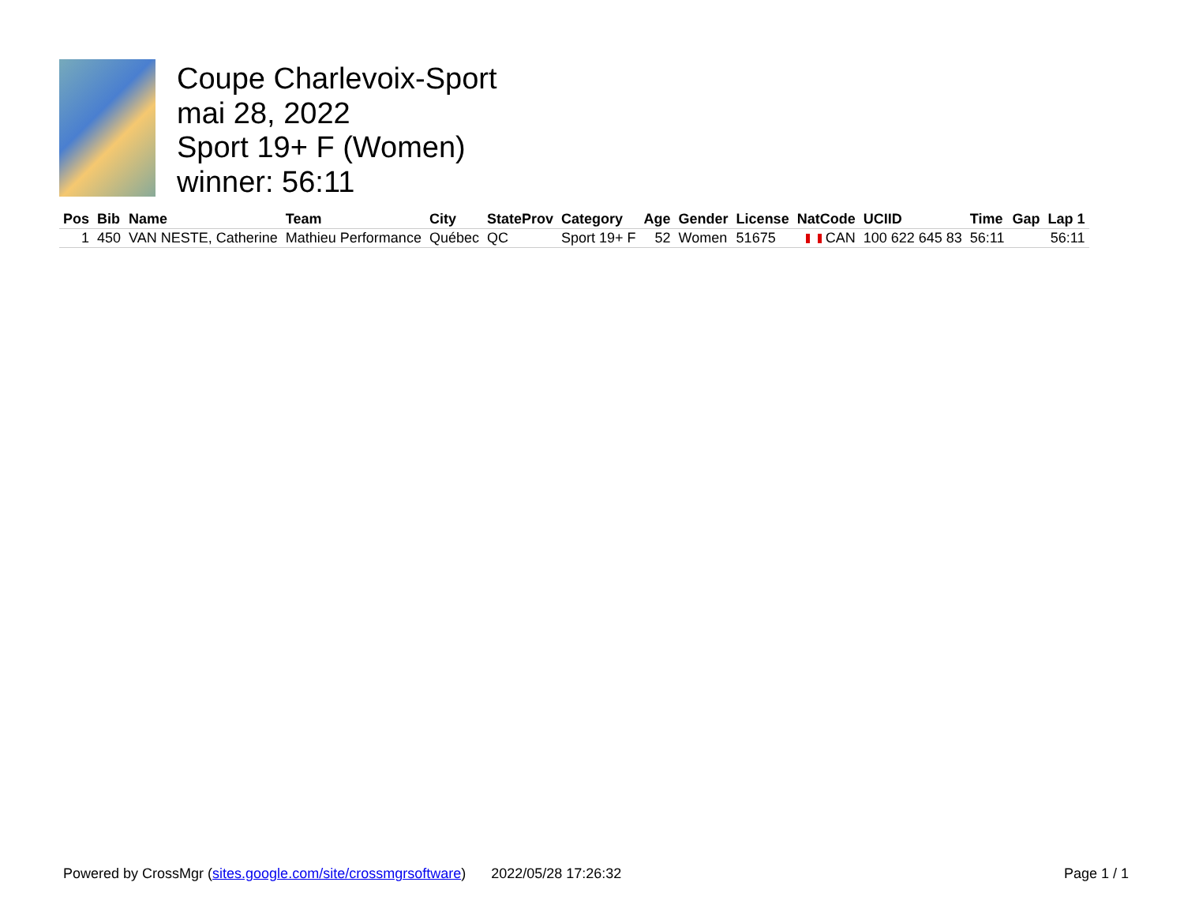Coupe Charlevoix-Sport
mai 28, 2022
Sport 19+ F (Women)
winner: 56:11
| Pos | Bib | Name | Team | City | StateProv | Category | Age | Gender | License | NatCode | UCIID | Time | Gap | Lap 1 |
| --- | --- | --- | --- | --- | --- | --- | --- | --- | --- | --- | --- | --- | --- | --- |
| 1 | 450 | VAN NESTE, Catherine | Mathieu Performance | Québec | QC | Sport 19+ F | 52 | Women | 51675 | CAN | 100 622 645 83 | 56:11 | | 56:11 |
Powered by CrossMgr (sites.google.com/site/crossmgrsoftware) 2022/05/28 17:26:32 Page 1 / 1